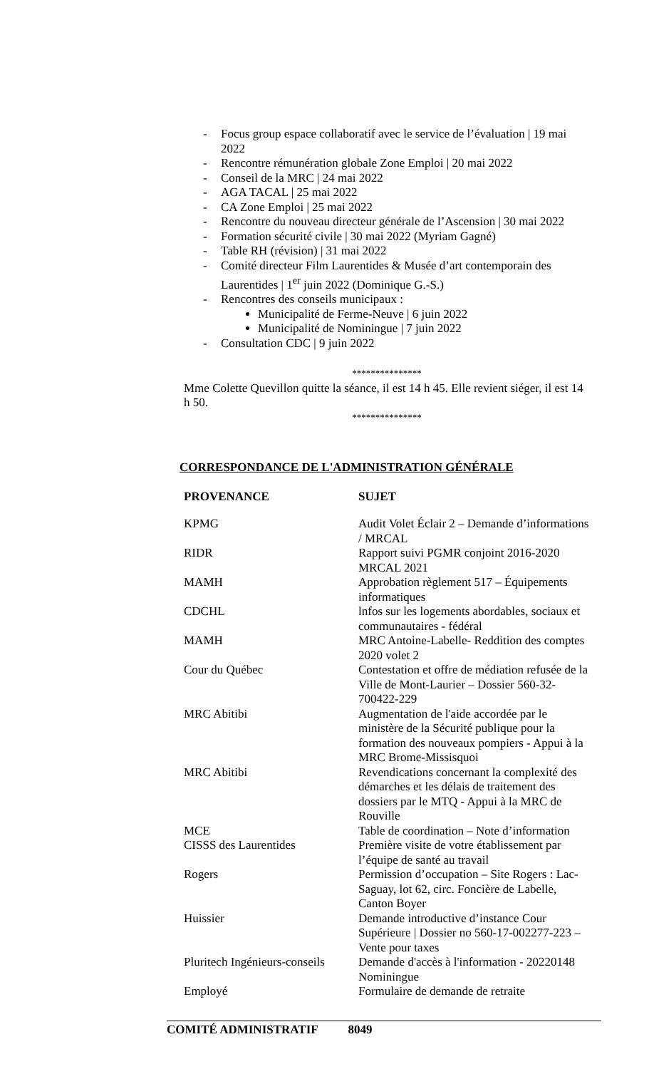- Focus group espace collaboratif avec le service de l’évaluation | 19 mai 2022
- Rencontre rémunération globale Zone Emploi | 20 mai 2022
- Conseil de la MRC | 24 mai 2022
- AGA TACAL | 25 mai 2022
- CA Zone Emploi | 25 mai 2022
- Rencontre du nouveau directeur générale de l’Ascension | 30 mai 2022
- Formation sécurité civile | 30 mai 2022 (Myriam Gagné)
- Table RH (révision) | 31 mai 2022
- Comité directeur Film Laurentides & Musée d’art contemporain des Laurentides | 1<sup>er</sup> juin 2022 (Dominique G.-S.)
- Rencontres des conseils municipaux :
Municipalité de Ferme-Neuve | 6 juin 2022
Municipalité de Nominingue | 7 juin 2022
- Consultation CDC | 9 juin 2022
***************
Mme Colette Quevillon quitte la séance, il est 14 h 45. Elle revient siéger, il est 14 h 50.
***************
CORRESPONDANCE DE L'ADMINISTRATION GÉNÉRALE
| PROVENANCE | SUJET |
| --- | --- |
| KPMG | Audit Volet Éclair 2 – Demande d’informations / MRCAL |
| RIDR | Rapport suivi PGMR conjoint 2016-2020 MRCAL 2021 |
| MAMH | Approbation règlement 517 – Équipements informatiques |
| CDCHL | lnfos sur les logements abordables, sociaux et communautaires - fédéral |
| MAMH | MRC Antoine-Labelle- Reddition des comptes 2020 volet 2 |
| Cour du Québec | Contestation et offre de médiation refusée de la Ville de Mont-Laurier – Dossier 560-32-700422-229 |
| MRC Abitibi | Augmentation de l'aide accordée par le ministère de la Sécurité publique pour la formation des nouveaux pompiers - Appui à la MRC Brome-Missisquoi |
| MRC Abitibi | Revendications concernant la complexité des démarches et les délais de traitement des dossiers par le MTQ - Appui à la MRC de Rouville |
| MCE | Table de coordination – Note d’information |
| CISSS des Laurentides | Première visite de votre établissement par l’équipe de santé au travail |
| Rogers | Permission d’occupation – Site Rogers : Lac-Saguay, lot 62, circ. Foncière de Labelle, Canton Boyer |
| Huissier | Demande introductive d’instance Cour Supérieure / Dossier no 560-17-002277-223 – Vente pour taxes |
| Pluritech Ingénieurs-conseils | Demande d'accès à l'information - 20220148 Nominingue |
| Employé | Formulaire de demande de retraite |
COMITÉ ADMINISTRATIF 8049